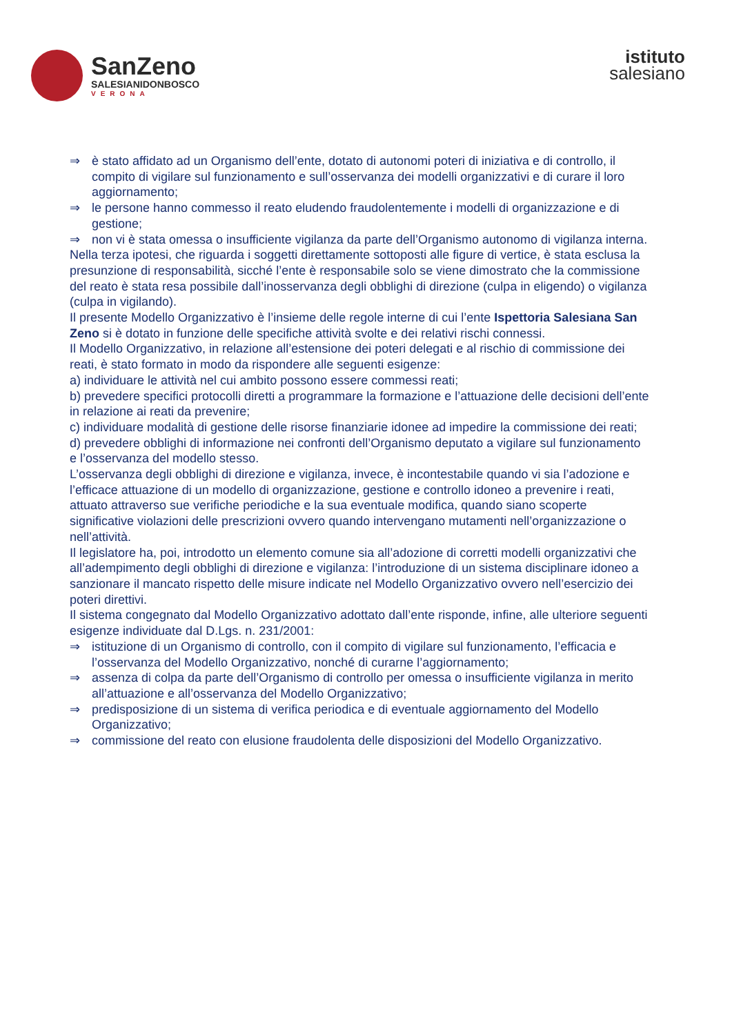SanZeno
SALESIANIDONBOSCO
VERONA
istituto
salesiano
⇒ è stato affidato ad un Organismo dell’ente, dotato di autonomi poteri di iniziativa e di controllo, il compito di vigilare sul funzionamento e sull’osservanza dei modelli organizzativi e di curare il loro aggiornamento;
⇒ le persone hanno commesso il reato eludendo fraudolentemente i modelli di organizzazione e di gestione;
⇒ non vi è stata omessa o insufficiente vigilanza da parte dell’Organismo autonomo di vigilanza interna.
Nella terza ipotesi, che riguarda i soggetti direttamente sottoposti alle figure di vertice, è stata esclusa la presunzione di responsabilità, sicché l’ente è responsabile solo se viene dimostrato che la commissione del reato è stata resa possibile dall’inosservanza degli obblighi di direzione (culpa in eligendo) o vigilanza (culpa in vigilando).
Il presente Modello Organizzativo è l’insieme delle regole interne di cui l’ente Ispettoria Salesiana San Zeno si è dotato in funzione delle specifiche attività svolte e dei relativi rischi connessi.
Il Modello Organizzativo, in relazione all’estensione dei poteri delegati e al rischio di commissione dei reati, è stato formato in modo da rispondere alle seguenti esigenze:
a) individuare le attività nel cui ambito possono essere commessi reati;
b) prevedere specifici protocolli diretti a programmare la formazione e l’attuazione delle decisioni dell’ente in relazione ai reati da prevenire;
c) individuare modalità di gestione delle risorse finanziarie idonee ad impedire la commissione dei reati;
d) prevedere obblighi di informazione nei confronti dell’Organismo deputato a vigilare sul funzionamento e l’osservanza del modello stesso.
L’osservanza degli obblighi di direzione e vigilanza, invece, è incontestabile quando vi sia l’adozione e l’efficace attuazione di un modello di organizzazione, gestione e controllo idoneo a prevenire i reati, attuato attraverso sue verifiche periodiche e la sua eventuale modifica, quando siano scoperte significative violazioni delle prescrizioni ovvero quando intervengano mutamenti nell’organizzazione o nell’attività.
Il legislatore ha, poi, introdotto un elemento comune sia all’adozione di corretti modelli organizzativi che all’adempimento degli obblighi di direzione e vigilanza: l’introduzione di un sistema disciplinare idoneo a sanzionare il mancato rispetto delle misure indicate nel Modello Organizzativo ovvero nell’esercizio dei poteri direttivi.
Il sistema congegnato dal Modello Organizzativo adottato dall’ente risponde, infine, alle ulteriore seguenti esigenze individuate dal D.Lgs. n. 231/2001:
⇒ istituzione di un Organismo di controllo, con il compito di vigilare sul funzionamento, l’efficacia e l’osservanza del Modello Organizzativo, nonché di curarne l’aggiornamento;
⇒ assenza di colpa da parte dell’Organismo di controllo per omessa o insufficiente vigilanza in merito all’attuazione e all’osservanza del Modello Organizzativo;
⇒ predisposizione di un sistema di verifica periodica e di eventuale aggiornamento del Modello Organizzativo;
⇒ commissione del reato con elusione fraudolenta delle disposizioni del Modello Organizzativo.